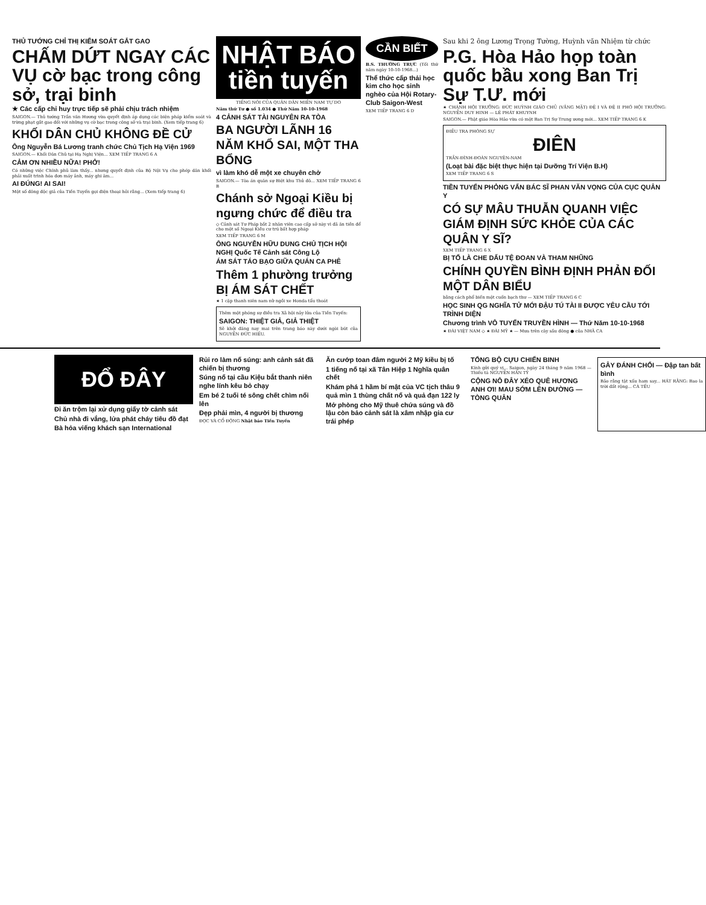THỦ TƯỚNG CHỈ THỊ KIỂM SOÁT GẮT GAO
CHẤM DỨT NGAY CÁC VỤ cờ bạc trong công sở, trại binh
★ Các cấp chỉ huy trực tiếp sẽ phải chịu trách nhiệm
SAIGON.— Thủ tướng Trần văn Hương vừa quyết định áp dụng các biện pháp kiểm soát và trừng phạt gắt gao đối với những vụ cờ bạc trong công sở và trại binh. (Xem tiếp trang 6)
KHỐI DÂN CHỦ KHÔNG ĐỀ CỬ
Ông Nguyễn Bá Lương tranh chức Chủ Tịch Hạ Viện 1969
SAIGON.— Khối Dân Chủ tại Hạ Nghị Viện... XEM TIẾP TRANG 6 A
CẢM ƠN NHIỀU NỮA! PHỞ!
Có những việc Chính phủ làm thấy... nhưng quyết định của Bộ Nội Vụ cho phép dân khối phải xuất trình hóa đơn máy ảnh, máy ghi âm...
AI ĐÚNG! AI SAI!
Một số đông độc giả của Tiền Tuyến gọi điện thoại hỏi rằng... (Xem tiếp trang 6)
NHẬT BÁO tiền tuyến
TIẾNG NÓI CỦA QUÂN DÂN MIỀN NAM TỰ DO
Năm thứ Tư ● số 1.034 ● Thứ Năm 10-10-1968
4 CẢNH SÁT TÀI NGUYÊN RA TÒA
BA NGƯỜI LÃNH 16 NĂM KHỔ SAI, MỘT THA BỔNG
vì làm khó dễ một xe chuyên chở
SAIGON.— Tòa án quân sự Biệt khu Thủ đô... XEM TIẾP TRANG 6 B
Chánh sở Ngoại Kiều bị ngưng chức để điều tra
◇ Cảnh sát Tư Pháp bắt 2 nhân viên cao cấp sở này vì đã ăn tiền để cho một số Ngoại Kiều cư trú bất hợp pháp
XEM TIẾP TRANG 6 M
ÔNG NGUYỄN HỮU DUNG CHỦ TỊCH HỘI NGHỊ Quốc Tế Cảnh sát Công Lộ
ÁM SÁT TÁO BẠO GIỮA QUÁN CA PHÊ
Thêm 1 phường trưởng BỊ ÁM SÁT CHẾT
★ 1 cặp thanh niên nam nữ ngồi xe Honda tẩu thoát
Thêm một phóng sự điều tra Xã hội nảy lửa của Tiền Tuyến:
SAIGON: THIỆT GIẢ, GIẢ THIỆT
Sẽ khởi đăng nay mai trên trang báo này dưới ngòi bút của NGUYỄN ĐỨC HIẾU.
CẦN BIẾT
B.S. THƯỜNG TRỰC (Tối thứ năm ngày 10-10-1968...)
Thể thức cấp thải học kim cho học sinh nghèo của Hội Rotary-Club Saigon-West
XEM TIẾP TRANG 6 D
Sau khi 2 ông Lương Trọng Tường, Huỳnh văn Nhiệm từ chức
P.G. Hòa Hảo họp toàn quốc bầu xong Ban Trị Sự T.Ư. mới
★ CHÁNH HỘI TRƯỞNG: ĐỨC HUỲNH GIÁO CHỦ (VẮNG MẶT) ĐỆ I VÀ ĐỆ II PHÓ HỘI TRƯỞNG: NGUYỄN DUY HINH — LÊ PHÁT KHUYNH
SAIGON.— Phật giáo Hòa Hảo vừa có một Ban Trị Sự Trung ương mới... XEM TIẾP TRANG 6 K
ĐIỀU TRA PHÓNG SỰ
ĐIÊN
TRẦN-ĐÌNH-ĐOÀN NGUYÊN-NAM
(Loạt bài đặc biệt thực hiện tại Dưỡng Trí Viện B.H)
XEM TIẾP TRANG 6 S
TIỀN TUYẾN PHỎNG VẤN BÁC SĨ PHAN VĂN VỌNG CỦA CỤC QUÂN Y
CÓ SỰ MÂU THUẪN QUANH VIỆC GIÁM ĐỊNH SỨC KHỎE CỦA CÁC QUÂN Y SĨ?
XEM TIẾP TRANG 6 X
BỊ TỐ LÀ CHE DẤU TỆ ĐOAN VÀ THAM NHŨNG
CHÍNH QUYỀN BÌNH ĐỊNH PHẢN ĐỐI MỘT DÂN BIỂU
bằng cách phổ biến một cuốn bạch thư — XEM TIẾP TRANG 6 C
HỌC SINH QG NGHĨA TỬ MỚI ĐẬU TÚ TÀI II ĐƯỢC YÊU CẦU TỚI TRÌNH DIỆN
Chương trình VÔ TUYẾN TRUYỀN HÌNH — Thứ Năm 10-10-1968
★ ĐÀI VIỆT NAM ◇ ★ ĐÀI MỸ ★ — Mưa trên cây sầu đông ● của NHÃ CA
ĐỔ ĐÂY
Đi ăn trộm lại xử dụng giấy tờ cảnh sát
Chủ nhà đi vắng, lửa phát cháy tiêu đồ đạt
Bà hỏa viếng khách sạn International
Rủi ro làm nổ súng: anh cảnh sát đã chiến bị thương
Súng nổ tại cầu Kiệu bắt thanh niên nghe lính kêu bỏ chạy
Em bé 2 tuổi té sông chết chìm nổi lên
Đẹp phải mìn, 4 người bị thương
ĐỌC VÀ CỔ ĐỘNG Nhật báo Tiền Tuyến
Ăn cướp toan đâm người 2 Mỹ kiều bị tố
1 tiếng nổ tại xã Tân Hiệp 1 Nghĩa quân chết
Khám phá 1 hầm bí mật của VC tịch thâu 9 quả mìn 1 thùng chất nổ và quả đạn 122 ly
Mở phòng cho Mỹ thuê chứa súng và đồ lậu còn bảo cảnh sát là xâm nhập gia cư trái phép
TỔNG BỘ CỰU CHIẾN BINH
Kính gửi quý vị... Saigon, ngày 24 tháng 9 năm 1968 — Thiếu tá NGUYỄN HÀN TỶ
CỘNG NÔ ĐÂY XÉO QUÊ HƯƠNG ANH ƠI! MAU SỚM LÊN ĐƯỜNG — TÒNG QUÂN
GÂY ĐÁNH CHỔI — Đập tan bất bình
Bảo rằng tật xấu ham say... HÁT RẰNG: Bao la trời đất rộng... CÀ TẾU